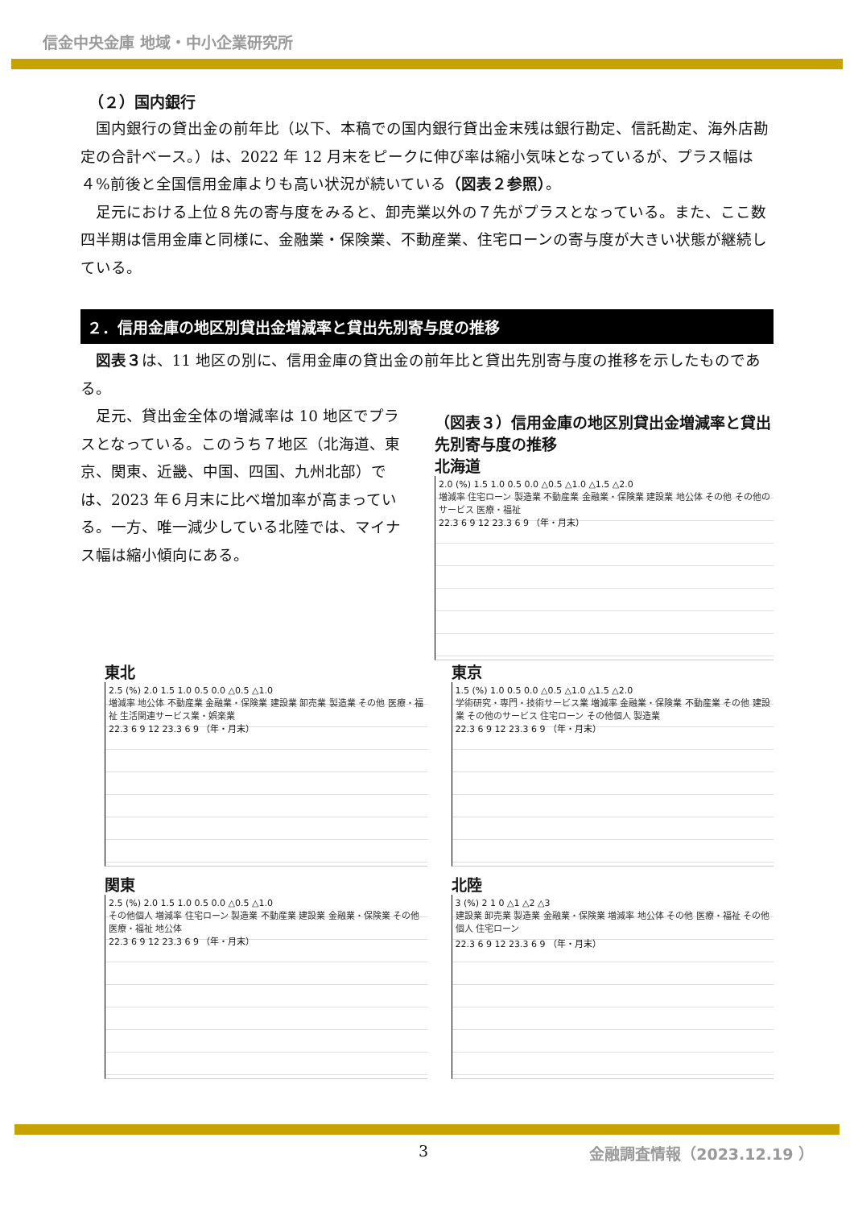信金中央金庫 地域・中小企業研究所
（２）国内銀行
国内銀行の貸出金の前年比（以下、本稿での国内銀行貸出金末残は銀行勘定、信託勘定、海外店勘定の合計ベース。）は、2022 年 12 月末をピークに伸び率は縮小気味となっているが、プラス幅は４%前後と全国信用金庫よりも高い状況が続いている（図表２参照）。
足元における上位８先の寄与度をみると、卸売業以外の７先がプラスとなっている。また、ここ数四半期は信用金庫と同様に、金融業・保険業、不動産業、住宅ローンの寄与度が大きい状態が継続している。
２．信用金庫の地区別貸出金増減率と貸出先別寄与度の推移
図表３は、11 地区の別に、信用金庫の貸出金の前年比と貸出先別寄与度の推移を示したものである。
足元、貸出金全体の増減率は 10 地区でプラスとなっている。このうち７地区（北海道、東京、関東、近畿、中国、四国、九州北部）では、2023 年６月末に比べ増加率が高まっている。一方、唯一減少している北陸では、マイナス幅は縮小傾向にある。
（図表３）信用金庫の地区別貸出金増減率と貸出先別寄与度の推移
北海道
2.0 (%) 1.5 1.0 0.5 0.0 △0.5 △1.0 △1.5 △2.0
増減率 住宅ローン 製造業 不動産業 金融業・保険業 建設業 地公体 その他 その他のサービス 医療・福祉
22.3 6 9 12 23.3 6 9 （年・月末）
東北
2.5 (%) 2.0 1.5 1.0 0.5 0.0 △0.5 △1.0
増減率 地公体 不動産業 金融業・保険業 建設業 卸売業 製造業 その他 医療・福祉 生活関連サービス業・娯楽業
22.3 6 9 12 23.3 6 9 （年・月末）
東京
1.5 (%) 1.0 0.5 0.0 △0.5 △1.0 △1.5 △2.0
学術研究・専門・技術サービス業 増減率 金融業・保険業 不動産業 その他 建設業 その他のサービス 住宅ローン その他個人 製造業
22.3 6 9 12 23.3 6 9 （年・月末）
関東
2.5 (%) 2.0 1.5 1.0 0.5 0.0 △0.5 △1.0
その他個人 増減率 住宅ローン 製造業 不動産業 建設業 金融業・保険業 その他 医療・福祉 地公体
22.3 6 9 12 23.3 6 9 （年・月末）
北陸
3 (%) 2 1 0 △1 △2 △3
建設業 卸売業 製造業 金融業・保険業 増減率 地公体 その他 医療・福祉 その他個人 住宅ローン
22.3 6 9 12 23.3 6 9 （年・月末）
3 金融調査情報（2023.12.19 ）